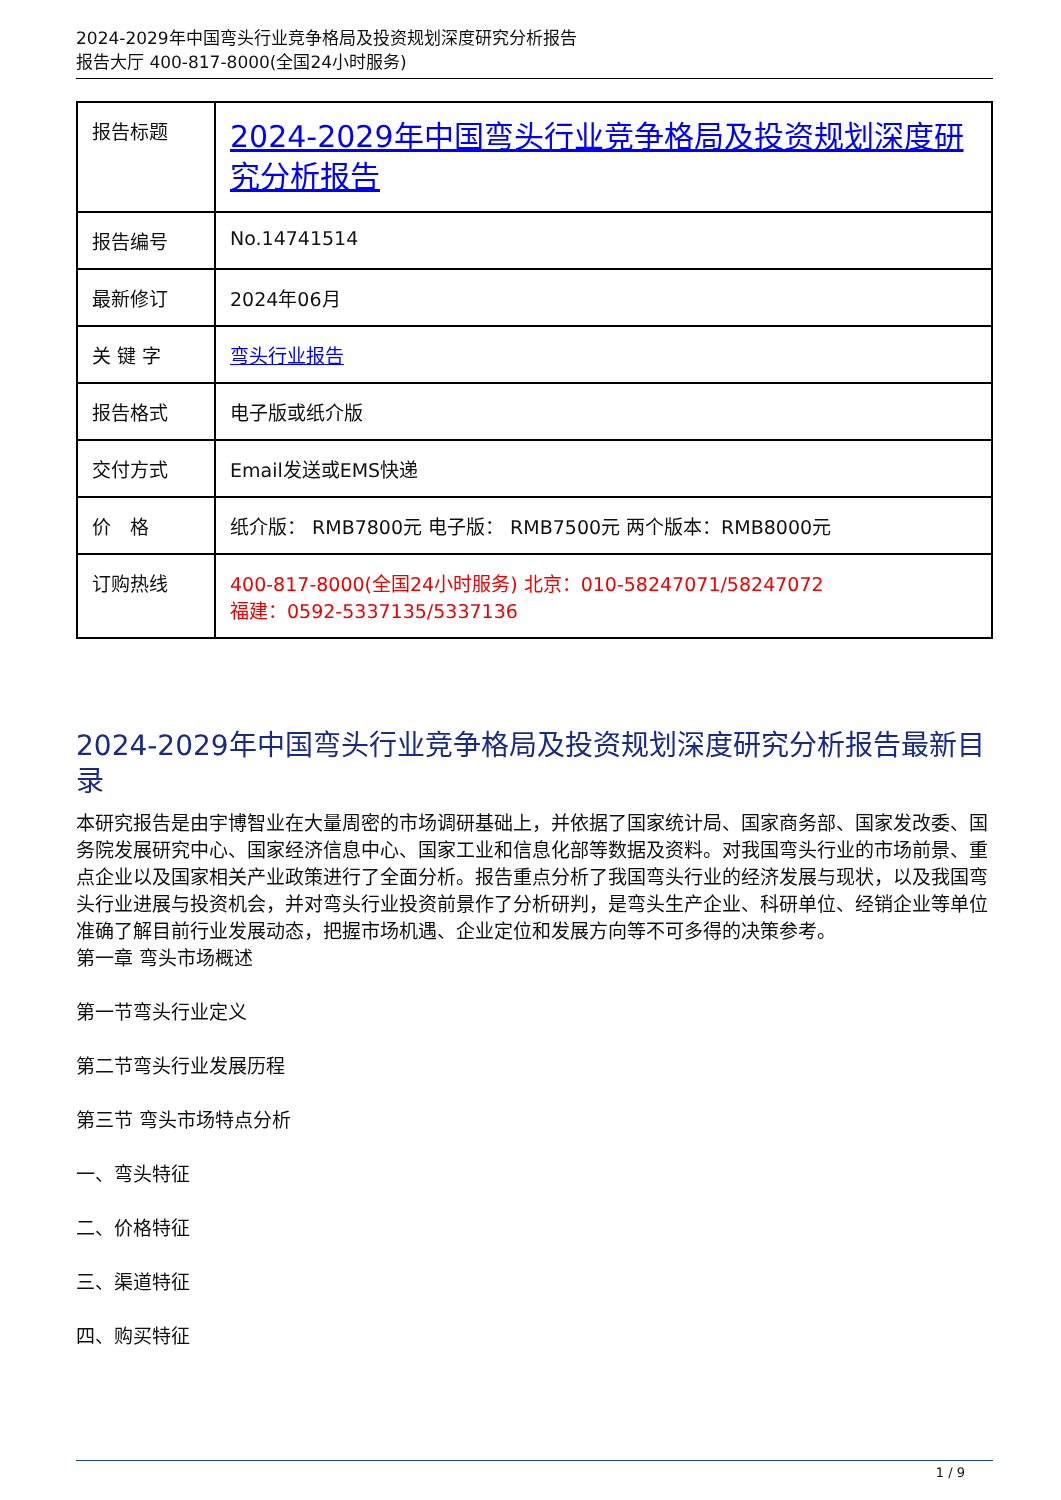2024-2029年中国弯头行业竞争格局及投资规划深度研究分析报告
报告大厅 400-817-8000(全国24小时服务)
| 报告标题 | 2024-2029年中国弯头行业竞争格局及投资规划深度研究分析报告 |
| 报告编号 | No.14741514 |
| 最新修订 | 2024年06月 |
| 关 键 字 | 弯头行业报告 |
| 报告格式 | 电子版或纸介版 |
| 交付方式 | Email发送或EMS快递 |
| 价 格 | 纸介版： RMB7800元 电子版： RMB7500元 两个版本：RMB8000元 |
| 订购热线 | 400-817-8000(全国24小时服务) 北京：010-58247071/58247072 福建：0592-5337135/5337136 |
2024-2029年中国弯头行业竞争格局及投资规划深度研究分析报告最新目录
本研究报告是由宇博智业在大量周密的市场调研基础上，并依据了国家统计局、国家商务部、国家发改委、国务院发展研究中心、国家经济信息中心、国家工业和信息化部等数据及资料。对我国弯头行业的市场前景、重点企业以及国家相关产业政策进行了全面分析。报告重点分析了我国弯头行业的经济发展与现状，以及我国弯头行业进展与投资机会，并对弯头行业投资前景作了分析研判，是弯头生产企业、科研单位、经销企业等单位准确了解目前行业发展动态，把握市场机遇、企业定位和发展方向等不可多得的决策参考。
第一章 弯头市场概述
第一节弯头行业定义
第二节弯头行业发展历程
第三节 弯头市场特点分析
一、弯头特征
二、价格特征
三、渠道特征
四、购买特征
1 / 9